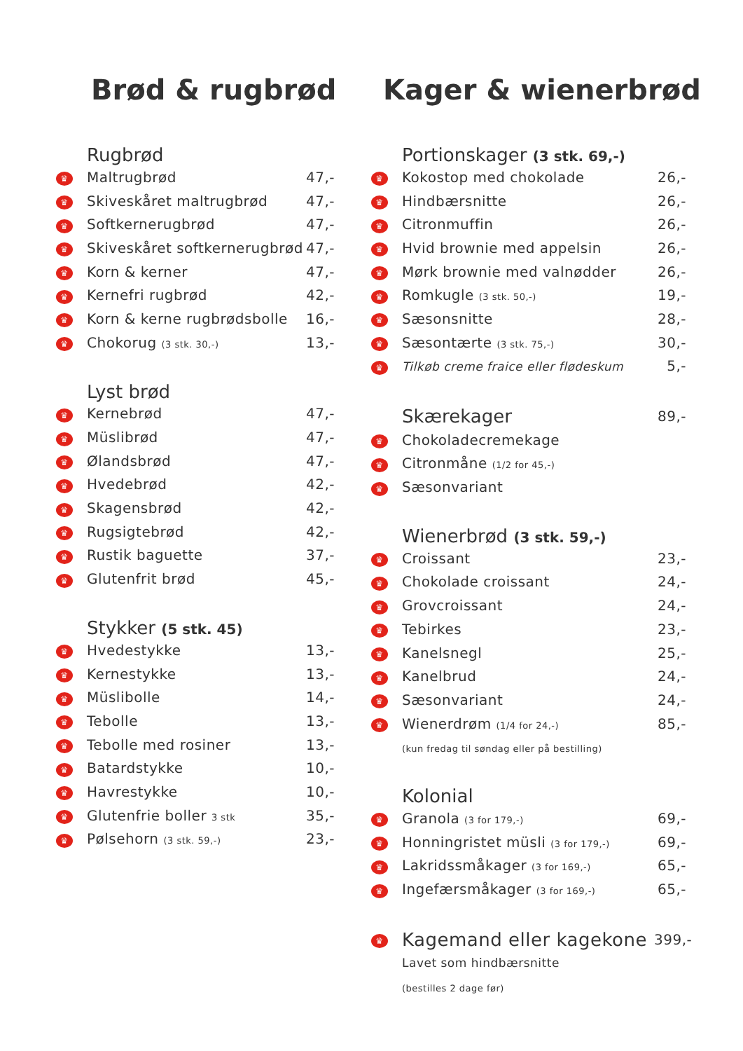Brød & rugbrød
| | Rugbrød | |
| --- | --- | --- |
| ♛ | Maltrugbrød | 47,- |
| ♛ | Skiveskåret maltrugbrød | 47,- |
| ♛ | Softkernerugbrød | 47,- |
| ♛ | Skiveskåret softkernerugbrød | 47,- |
| ♛ | Korn & kerner | 47,- |
| ♛ | Kernefri rugbrød | 42,- |
| ♛ | Korn & kerne rugbrødsbolle | 16,- |
| ♛ | Chokorug (3 stk. 30,-) | 13,- |
| | Lyst brød | |
| --- | --- | --- |
| ♛ | Kernebrød | 47,- |
| ♛ | Müslibrød | 47,- |
| ♛ | Ølandsbrød | 47,- |
| ♛ | Hvedebrød | 42,- |
| ♛ | Skagensbrød | 42,- |
| ♛ | Rugsigtebrød | 42,- |
| ♛ | Rustik baguette | 37,- |
| ♛ | Glutenfrit brød | 45,- |
| | Stykker (5 stk. 45) | |
| --- | --- | --- |
| ♛ | Hvedestykke | 13,- |
| ♛ | Kernestykke | 13,- |
| ♛ | Müslibolle | 14,- |
| ♛ | Tebolle | 13,- |
| ♛ | Tebolle med rosiner | 13,- |
| ♛ | Batardstykke | 10,- |
| ♛ | Havrestykke | 10,- |
| ♛ | Glutenfrie boller 3 stk | 35,- |
| ♛ | Pølsehorn (3 stk. 59,-) | 23,- |
Kager & wienerbrød
| | Portionskager (3 stk. 69,-) | |
| --- | --- | --- |
| ♛ | Kokostop med chokolade | 26,- |
| ♛ | Hindbærsnitte | 26,- |
| ♛ | Citronmuffin | 26,- |
| ♛ | Hvid brownie med appelsin | 26,- |
| ♛ | Mørk brownie med valnødder | 26,- |
| ♛ | Romkugle (3 stk. 50,-) | 19,- |
| ♛ | Sæsonsnitte | 28,- |
| ♛ | Sæsontærte (3 stk. 75,-) | 30,- |
| ♛ | Tilkøb creme fraice eller flødeskum | 5,- |
| | Skærekager | 89,- |
| ♛ | Chokoladecremekage | |
| ♛ | Citronmåne (1/2 for 45,-) | |
| ♛ | Sæsonvariant | |
| | Wienerbrød (3 stk. 59,-) | |
| --- | --- | --- |
| ♛ | Croissant | 23,- |
| ♛ | Chokolade croissant | 24,- |
| ♛ | Grovcroissant | 24,- |
| ♛ | Tebirkes | 23,- |
| ♛ | Kanelsnegl | 25,- |
| ♛ | Kanelbrud | 24,- |
| ♛ | Sæsonvariant | 24,- |
| ♛ | Wienerdrøm (1/4 for 24,-) | 85,- |
| | (kun fredag til søndag eller på bestilling) | |
| | Kolonial | |
| --- | --- | --- |
| ♛ | Granola (3 for 179,-) | 69,- |
| ♛ | Honningristet müsli (3 for 179,-) | 69,- |
| ♛ | Lakridssmåkager (3 for 169,-) | 65,- |
| ♛ | Ingefærsmåkager (3 for 169,-) | 65,- |
| ♛ | Kagemand eller kagekone | 399,- |
| | Lavet som hindbærsnitte | |
| | (bestilles 2 dage før) | |